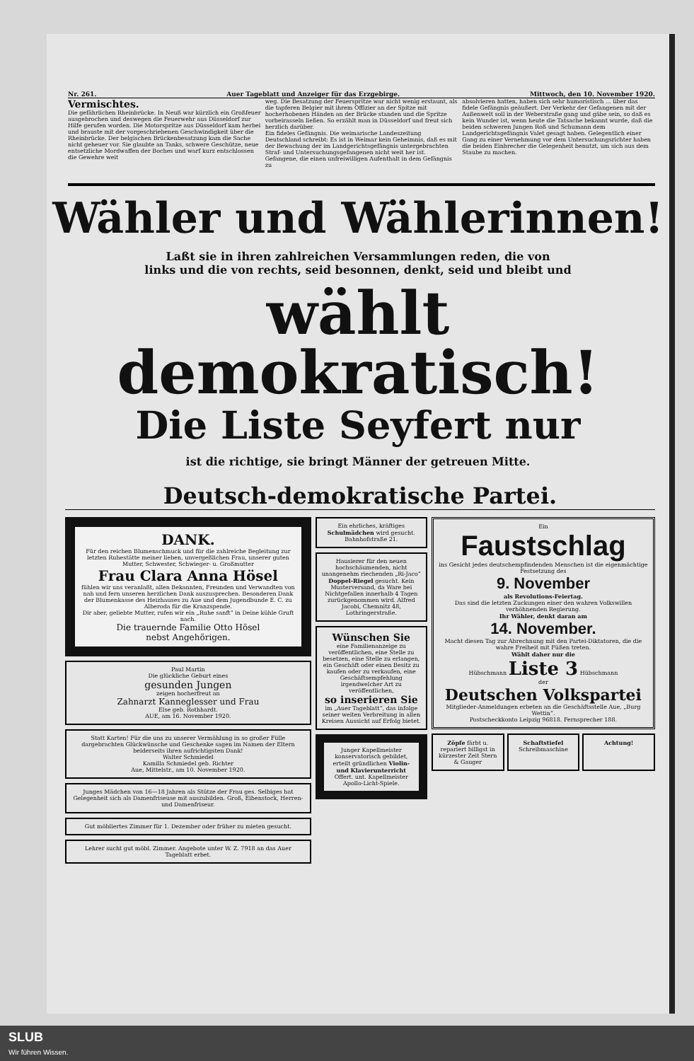Nr. 261. Auer Tageblatt und Anzeiger für das Erzgebirge. Mittwoch, den 10. November 1920.
Vermischtes.
Die gefährlichen Rheinbrücke. In Neuß war kürzlich ein Großfeuer ausgebrochen und deswegen die Feuerwehr aus Düsseldorf zur Hilfe gerufen worden. Die Motorspritze aus Düsseldorf kam herbei und brauste mit der vorgeschriebenen Geschwindigkeit über die Rheinbrücke. Der belgischen Brückenbesatzung kam die Sache nicht geheuer vor. Sie glaubte an Tanks, schwere Geschütze, neue entsetzliche Mordwaffen der Boches und warf kurz entschlossen die Gewehre weit
weg. Die Besatzung der Feuerspritze war nicht wenig erstaunt, als die tapferen Belgier mit ihrem Offizier an der Spitze mit hocherhobenen Händen an der Brücke standen und die Spritze vorbeirasseln ließen. So erzählt man in Düsseldorf und freut sich herzlich darüber.
Ein fideles Gefängnis. Die weimarische Landeszeitung Deutschland schreibt: Es ist in Weimar kein Geheimnis, daß es mit der Bewachung der im Landgerichtsgefängnis untergebrachten Straf- und Untersuchungsgefangenen nicht weit her ist. Gefangene, die einen unfreiwilligen Aufenthalt in dem Gefängnis zu
absolvieren hatten, haben sich sehr humoristisch ... über das fidele Gefängnis geäußert. Der Verkehr der Gefangenen mit der Außenwelt soll in der Weberstraße gang und gäbe sein, so daß es kein Wunder ist, wenn heute die Tatsache bekannt wurde, daß die beiden schweren Jungen Roß und Schumann dem Landgerichtsgefängnis Valet gesagt haben. Gelegentlich einer Gang zu einer Vernehmung vor dem Untersuchungsrichter haben die beiden Einbrecher die Gelegenheit benutzt, um sich aus dem Staube zu machen.
Wähler und Wählerinnen!
Laßt sie in ihren zahlreichen Versammlungen reden, die von
links und die von rechts, seid besonnen, denkt, seid und bleibt und
wählt demokratisch!
Die Liste Seyfert nur
ist die richtige, sie bringt Männer der getreuen Mitte.
Deutsch-demokratische Partei.
DANK.
Für den reichen Blumenschmuck und für die zahlreiche Begleitung zur letzten Ruhestätte meiner lieben, unvergeßlichen Frau, unserer guten Mutter, Schwester, Schwieger- u. Großmutter
Frau Clara Anna Hösel
fühlen wir uns veranlaßt, allen Bekannten, Freunden und Verwandten von nah und fern unseren herzlichen Dank auszusprechen. Besonderen Dank der Blumenkasse des Heizhauses zu Aue und dem Jugendbunde E. C. zu Alberoda für die Kranzspende.
Dir aber, geliebte Mutter, rufen wir ein „Ruhe sanft“ in Deine kühle Gruft nach.
Die trauernde Familie Otto Hösel
nebst Angehörigen.
Paul Martin
Die glückliche Geburt eines
gesunden Jungen
zeigen hocherfreut an
Zahnarzt Kanneglesser und Frau
Else geb. Rothhardt.
AUE, am 16. November 1920.
Statt Karten! Für die uns zu unserer Vermählung in so großer Fülle dargebrachten Glückwünsche und Geschenke sagen im Namen der Eltern beiderseits ihren aufrichtigsten Dank!
Walter Schmiedel
Kamilla Schmiedel geb. Richter
Aue, Mittelstr., am 10. November 1920.
Junges Mädchen von 16—18 Jahren als Stütze der Frau ges. Selbiges hat Gelegenheit sich als Damenfriseuse mit auszubilden. Groß, Eibenstock, Herren- und Damenfriseur.
Gut möbliertes Zimmer für 1. Dezember oder früher zu mieten gesucht.
Lehrer sucht gut möbl. Zimmer. Angebote unter W. Z. 7918 an das Auer Tageblatt erbet.
Ein ehrliches, kräftiges Schulmädchen wird gesucht. Bahnhofstraße 21.
Hausierer für den neuen hochschäumenden, nicht unangenehm riechenden „Ri-Jaco“ Doppel-Riegel gesucht. Kein Musterversand, da Ware bei Nichtgefallen innerhalb 4 Tagen zurückgenommen wird. Alfred Jacobi, Chemnitz 48, Lothringerstraße.
Wünschen Sie
eine Familienanzeige zu veröffentlichen, eine Stelle zu besetzen, eine Stelle zu erlangen, ein Geschäft oder einen Besitz zu kaufen oder zu verkaufen, eine Geschäftsempfehlung irgendwelcher Art zu veröffentlichen,
so inserieren Sie
im „Auer Tageblatt“, das infolge seiner weiten Verbreitung in allen Kreisen Aussicht auf Erfolg bietet.
Junger Kapellmeister konservatorisch gebildet, erteilt gründlichen Violin- und Klavierunterricht Offert. unt. Kapellmeister Apollo-Licht-Spiele.
Ein
Faustschlag
ins Gesicht jedes deutschempfindenden Menschen ist die eigenmächtige Festsetzung des
9. November
als Revolutions-Feiertag.
Das sind die letzten Zuckungen einer den wahren Volkswillen verhöhnenden Regierung.
Ihr Wähler, denkt daran am
14. November.
Macht diesen Tag zur Abrechnung mit den Partei-Diktatoren, die die wahre Freiheit mit Füßen treten.
Wählt daher nur die
Hübschmann Liste 3 Hübschmann
der
Deutschen Volkspartei
Mitglieder-Anmeldungen erbeten an die Geschäftsstelle Aue, „Burg Wettin“.
Postscheckkonto Leipzig 96818. Fernsprecher 188.
Zöpfe färbt u. repariert billigst in kürzester Zeit Stern & Gauger
Schaftstiefel Schreibmaschine Achtung!
SLUB
Wir führen Wissen.